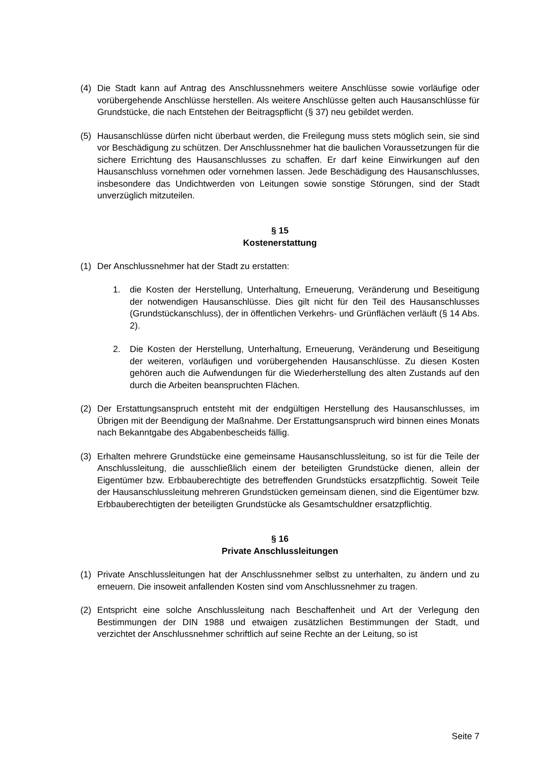(4) Die Stadt kann auf Antrag des Anschlussnehmers weitere Anschlüsse sowie vorläufige oder vorübergehende Anschlüsse herstellen. Als weitere Anschlüsse gelten auch Hausanschlüsse für Grundstücke, die nach Entstehen der Beitragspflicht (§ 37) neu gebildet werden.
(5) Hausanschlüsse dürfen nicht überbaut werden, die Freilegung muss stets möglich sein, sie sind vor Beschädigung zu schützen. Der Anschlussnehmer hat die baulichen Voraussetzungen für die sichere Errichtung des Hausanschlusses zu schaffen. Er darf keine Einwirkungen auf den Hausanschluss vornehmen oder vornehmen lassen. Jede Beschädigung des Hausanschlusses, insbesondere das Undichtwerden von Leitungen sowie sonstige Störungen, sind der Stadt unverzüglich mitzuteilen.
§ 15
Kostenerstattung
(1) Der Anschlussnehmer hat der Stadt zu erstatten:
1. die Kosten der Herstellung, Unterhaltung, Erneuerung, Veränderung und Beseitigung der notwendigen Hausanschlüsse. Dies gilt nicht für den Teil des Hausanschlusses (Grundstückanschluss), der in öffentlichen Verkehrs- und Grünflächen verläuft (§ 14 Abs. 2).
2. Die Kosten der Herstellung, Unterhaltung, Erneuerung, Veränderung und Beseitigung der weiteren, vorläufigen und vorübergehenden Hausanschlüsse. Zu diesen Kosten gehören auch die Aufwendungen für die Wiederherstellung des alten Zustands auf den durch die Arbeiten beanspruchten Flächen.
(2) Der Erstattungsanspruch entsteht mit der endgültigen Herstellung des Hausanschlusses, im Übrigen mit der Beendigung der Maßnahme. Der Erstattungsanspruch wird binnen eines Monats nach Bekanntgabe des Abgabenbescheids fällig.
(3) Erhalten mehrere Grundstücke eine gemeinsame Hausanschlussleitung, so ist für die Teile der Anschlussleitung, die ausschließlich einem der beteiligten Grundstücke dienen, allein der Eigentümer bzw. Erbbauberechtigte des betreffenden Grundstücks ersatzpflichtig. Soweit Teile der Hausanschlussleitung mehreren Grundstücken gemeinsam dienen, sind die Eigentümer bzw. Erbbauberechtigten der beteiligten Grundstücke als Gesamtschuldner ersatzpflichtig.
§ 16
Private Anschlussleitungen
(1) Private Anschlussleitungen hat der Anschlussnehmer selbst zu unterhalten, zu ändern und zu erneuern. Die insoweit anfallenden Kosten sind vom Anschlussnehmer zu tragen.
(2) Entspricht eine solche Anschlussleitung nach Beschaffenheit und Art der Verlegung den Bestimmungen der DIN 1988 und etwaigen zusätzlichen Bestimmungen der Stadt, und verzichtet der Anschlussnehmer schriftlich auf seine Rechte an der Leitung, so ist
Seite 7